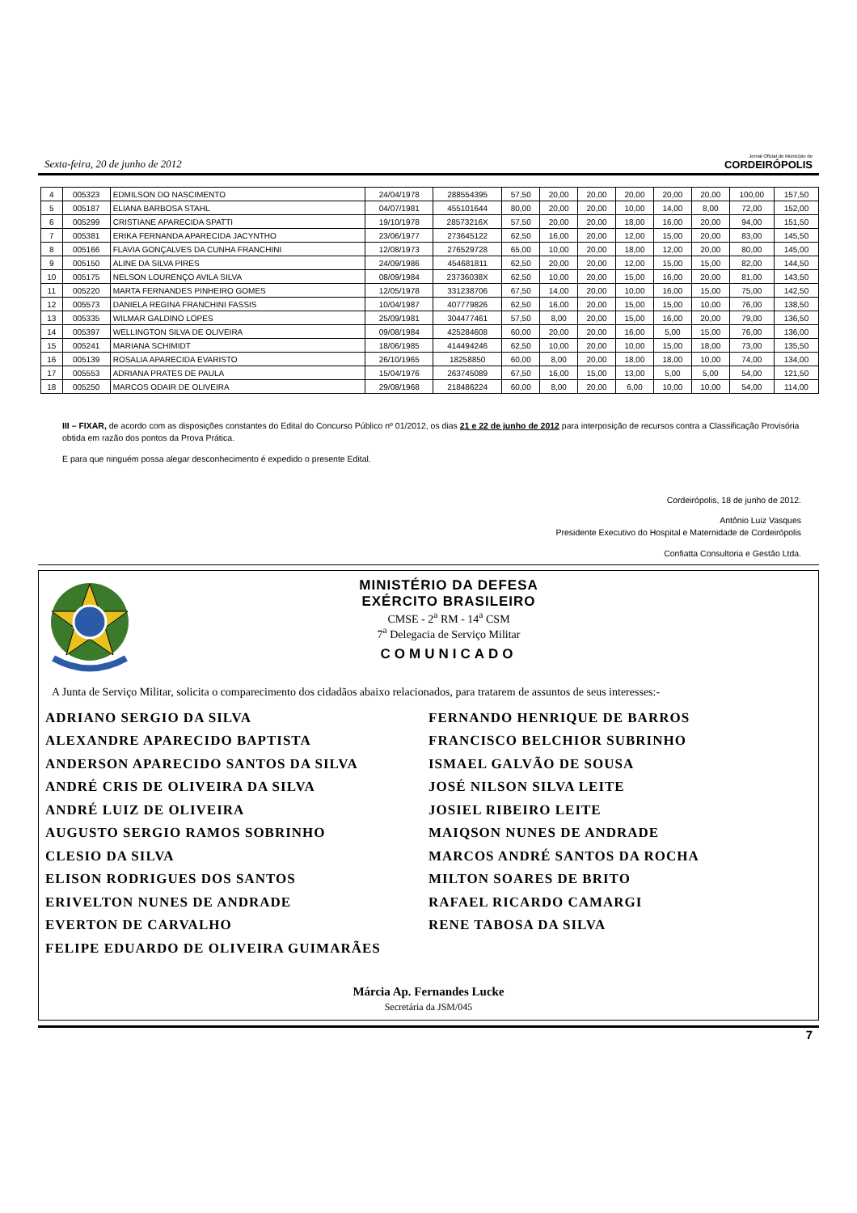Sexta-feira, 20 de junho de 2012 Jornal Oficial do Município de
CORDEIRÓPOLIS
| 4 | 005323 | EDMILSON DO NASCIMENTO | 24/04/1978 | 288554395 | 57,50 | 20,00 | 20,00 | 20,00 | 20,00 | 20,00 | 100,00 | 157,50 |
| 5 | 005187 | ELIANA BARBOSA STAHL | 04/07/1981 | 455101644 | 80,00 | 20,00 | 20,00 | 10,00 | 14,00 | 8,00 | 72,00 | 152,00 |
| 6 | 005299 | CRISTIANE APARECIDA SPATTI | 19/10/1978 | 28573216X | 57,50 | 20,00 | 20,00 | 18,00 | 16,00 | 20,00 | 94,00 | 151,50 |
| 7 | 005381 | ERIKA FERNANDA APARECIDA JACYNTHO | 23/06/1977 | 273645122 | 62,50 | 16,00 | 20,00 | 12,00 | 15,00 | 20,00 | 83,00 | 145,50 |
| 8 | 005166 | FLAVIA GONÇALVES DA CUNHA FRANCHINI | 12/08/1973 | 276529728 | 65,00 | 10,00 | 20,00 | 18,00 | 12,00 | 20,00 | 80,00 | 145,00 |
| 9 | 005150 | ALINE DA SILVA PIRES | 24/09/1986 | 454681811 | 62,50 | 20,00 | 20,00 | 12,00 | 15,00 | 15,00 | 82,00 | 144,50 |
| 10 | 005175 | NELSON LOURENÇO AVILA SILVA | 08/09/1984 | 23736038X | 62,50 | 10,00 | 20,00 | 15,00 | 16,00 | 20,00 | 81,00 | 143,50 |
| 11 | 005220 | MARTA FERNANDES PINHEIRO GOMES | 12/05/1978 | 331238706 | 67,50 | 14,00 | 20,00 | 10,00 | 16,00 | 15,00 | 75,00 | 142,50 |
| 12 | 005573 | DANIELA REGINA FRANCHINI FASSIS | 10/04/1987 | 407779826 | 62,50 | 16,00 | 20,00 | 15,00 | 15,00 | 10,00 | 76,00 | 138,50 |
| 13 | 005335 | WILMAR GALDINO LOPES | 25/09/1981 | 304477461 | 57,50 | 8,00 | 20,00 | 15,00 | 16,00 | 20,00 | 79,00 | 136,50 |
| 14 | 005397 | WELLINGTON SILVA DE OLIVEIRA | 09/08/1984 | 425284608 | 60,00 | 20,00 | 20,00 | 16,00 | 5,00 | 15,00 | 76,00 | 136,00 |
| 15 | 005241 | MARIANA SCHIMIDT | 18/06/1985 | 414494246 | 62,50 | 10,00 | 20,00 | 10,00 | 15,00 | 18,00 | 73,00 | 135,50 |
| 16 | 005139 | ROSALIA APARECIDA EVARISTO | 26/10/1965 | 18258850 | 60,00 | 8,00 | 20,00 | 18,00 | 18,00 | 10,00 | 74,00 | 134,00 |
| 17 | 005553 | ADRIANA PRATES DE PAULA | 15/04/1976 | 263745089 | 67,50 | 16,00 | 15,00 | 13,00 | 5,00 | 5,00 | 54,00 | 121,50 |
| 18 | 005250 | MARCOS ODAIR DE OLIVEIRA | 29/08/1968 | 218486224 | 60,00 | 8,00 | 20,00 | 6,00 | 10,00 | 10,00 | 54,00 | 114,00 |
III – FIXAR, de acordo com as disposições constantes do Edital do Concurso Público nº 01/2012, os dias 21 e 22 de junho de 2012 para interposição de recursos contra a Classificação Provisória obtida em razão dos pontos da Prova Prática.
E para que ninguém possa alegar desconhecimento é expedido o presente Edital.
Cordeirópolis, 18 de junho de 2012.
Antônio Luiz Vasques
Presidente Executivo do Hospital e Maternidade de Cordeirópolis
Confiatta Consultoria e Gestão Ltda.
MINISTÉRIO DA DEFESA
EXÉRCITO BRASILEIRO
CMSE - 2<sup>a</sup> RM - 14<sup>a</sup> CSM
7<sup>a</sup> Delegacia de Serviço Militar
COMUNICADO
A Junta de Serviço Militar, solicita o comparecimento dos cidadãos abaixo relacionados, para tratarem de assuntos de seus interesses:-
ADRIANO SERGIO DA SILVA
ALEXANDRE APARECIDO BAPTISTA
ANDERSON APARECIDO SANTOS DA SILVA
ANDRÉ CRIS DE OLIVEIRA DA SILVA
ANDRÉ LUIZ DE OLIVEIRA
AUGUSTO SERGIO RAMOS SOBRINHO
CLESIO DA SILVA
ELISON RODRIGUES DOS SANTOS
ERIVELTON NUNES DE ANDRADE
EVERTON DE CARVALHO
FELIPE EDUARDO DE OLIVEIRA GUIMARÃES
FERNANDO HENRIQUE DE BARROS
FRANCISCO BELCHIOR SUBRINHO
ISMAEL GALVÃO DE SOUSA
JOSÉ NILSON SILVA LEITE
JOSIEL RIBEIRO LEITE
MAIQSON NUNES DE ANDRADE
MARCOS ANDRÉ SANTOS DA ROCHA
MILTON SOARES DE BRITO
RAFAEL RICARDO CAMARGI
RENE TABOSA DA SILVA
Márcia Ap. Fernandes Lucke
Secretária da JSM/045
7